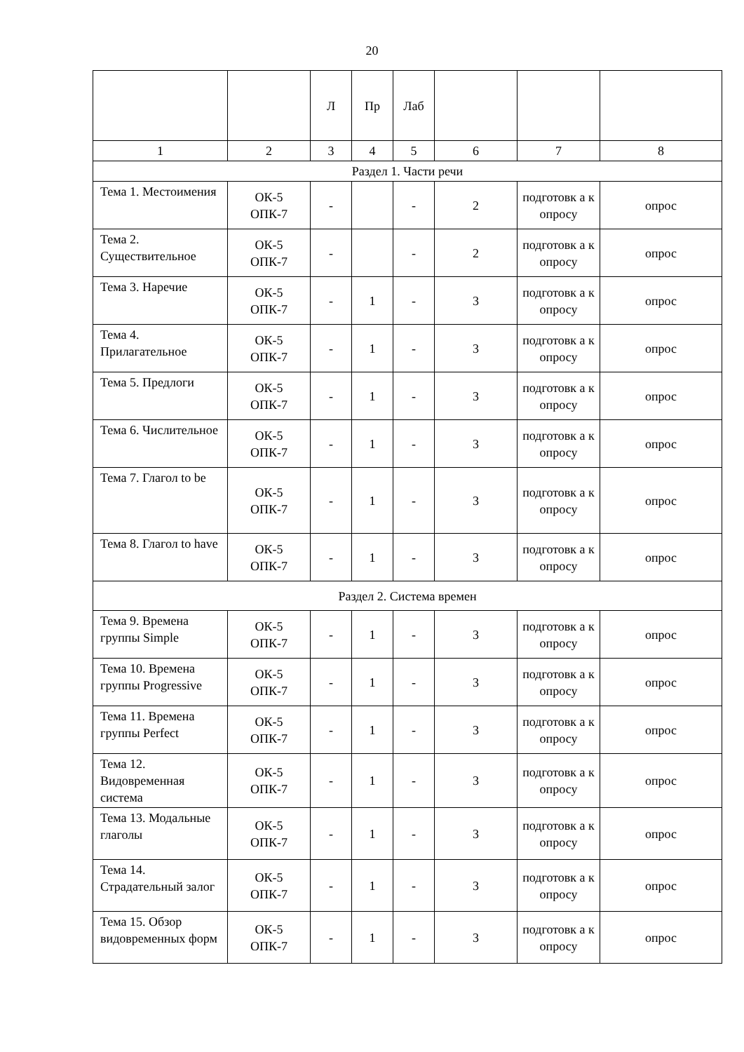20
| | | Л | Пр | Лаб | | | |
| 1 | 2 | 3 | 4 | 5 | 6 | 7 | 8 |
| Раздел 1. Части речи | | | | | | | |
| Тема 1. Местоимения | ОК-5 ОПК-7 | - | | - | 2 | подготовк а к опросу | опрос |
| Тема 2. Существительное | ОК-5 ОПК-7 | - | | - | 2 | подготовк а к опросу | опрос |
| Тема 3. Наречие | ОК-5 ОПК-7 | - | 1 | - | 3 | подготовк а к опросу | опрос |
| Тема 4. Прилагательное | ОК-5 ОПК-7 | - | 1 | - | 3 | подготовк а к опросу | опрос |
| Тема 5. Предлоги | ОК-5 ОПК-7 | - | 1 | - | 3 | подготовк а к опросу | опрос |
| Тема 6. Числительное | ОК-5 ОПК-7 | - | 1 | - | 3 | подготовк а к опросу | опрос |
| Тема 7. Глагол to be | ОК-5 ОПК-7 | - | 1 | - | 3 | подготовк а к опросу | опрос |
| Тема 8. Глагол to have | ОК-5 ОПК-7 | - | 1 | - | 3 | подготовк а к опросу | опрос |
| Раздел 2. Система времен | | | | | | | |
| Тема 9. Времена группы Simple | ОК-5 ОПК-7 | - | 1 | - | 3 | подготовк а к опросу | опрос |
| Тема 10. Времена группы Progressive | ОК-5 ОПК-7 | - | 1 | - | 3 | подготовк а к опросу | опрос |
| Тема 11. Времена группы Perfect | ОК-5 ОПК-7 | - | 1 | - | 3 | подготовк а к опросу | опрос |
| Тема 12. Видовременная система | ОК-5 ОПК-7 | - | 1 | - | 3 | подготовк а к опросу | опрос |
| Тема 13. Модальные глаголы | ОК-5 ОПК-7 | - | 1 | - | 3 | подготовк а к опросу | опрос |
| Тема 14. Страдательный залог | ОК-5 ОПК-7 | - | 1 | - | 3 | подготовк а к опросу | опрос |
| Тема 15. Обзор видовременных форм | ОК-5 ОПК-7 | - | 1 | - | 3 | подготовк а к опросу | опрос |